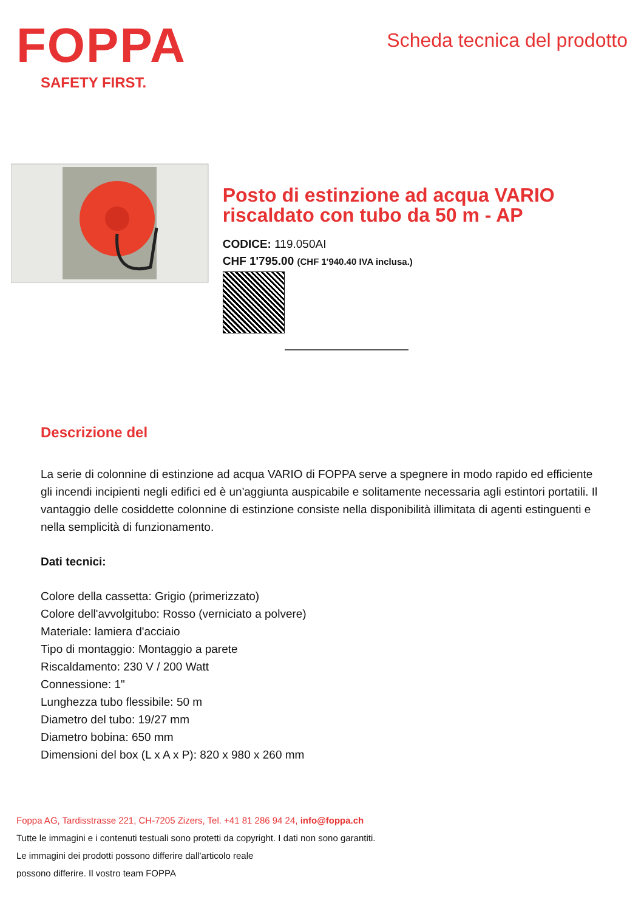FOPPA
SAFETY FIRST.
Scheda tecnica del prodotto
Posto di estinzione ad acqua VARIO riscaldato con tubo da 50 m - AP
CODICE: 119.050AI
CHF 1'795.00 (CHF 1'940.40 IVA inclusa.)
Descrizione del
La serie di colonnine di estinzione ad acqua VARIO di FOPPA serve a spegnere in modo rapido ed efficiente gli incendi incipienti negli edifici ed è un'aggiunta auspicabile e solitamente necessaria agli estintori portatili. Il vantaggio delle cosiddette colonnine di estinzione consiste nella disponibilità illimitata di agenti estinguenti e nella semplicità di funzionamento.
Dati tecnici:
Colore della cassetta: Grigio (primerizzato)
Colore dell'avvolgitubo: Rosso (verniciato a polvere)
Materiale: lamiera d'acciaio
Tipo di montaggio: Montaggio a parete
Riscaldamento: 230 V / 200 Watt
Connessione: 1"
Lunghezza tubo flessibile: 50 m
Diametro del tubo: 19/27 mm
Diametro bobina: 650 mm
Dimensioni del box (L x A x P): 820 x 980 x 260 mm
Foppa AG, Tardisstrasse 221, CH-7205 Zizers, Tel. +41 81 286 94 24, info@foppa.ch
Tutte le immagini e i contenuti testuali sono protetti da copyright. I dati non sono garantiti.
Le immagini dei prodotti possono differire dall'articolo reale
possono differire. Il vostro team FOPPA